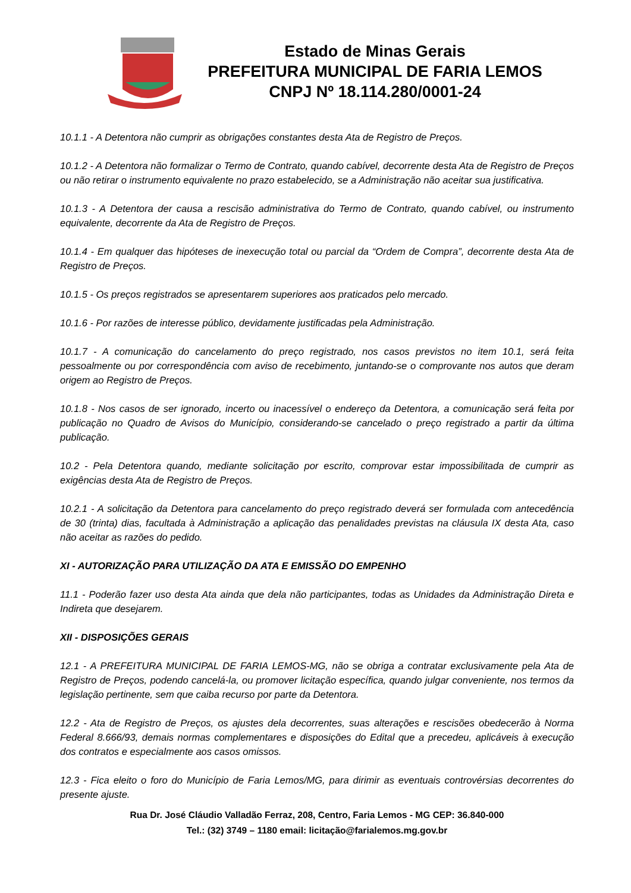Estado de Minas Gerais
PREFEITURA MUNICIPAL DE FARIA LEMOS
CNPJ Nº 18.114.280/0001-24
10.1.1 - A Detentora não cumprir as obrigações constantes desta Ata de Registro de Preços.
10.1.2 - A Detentora não formalizar o Termo de Contrato, quando cabível, decorrente desta Ata de Registro de Preços ou não retirar o instrumento equivalente no prazo estabelecido, se a Administração não aceitar sua justificativa.
10.1.3 - A Detentora der causa a rescisão administrativa do Termo de Contrato, quando cabível, ou instrumento equivalente, decorrente da Ata de Registro de Preços.
10.1.4 - Em qualquer das hipóteses de inexecução total ou parcial da “Ordem de Compra”, decorrente desta Ata de Registro de Preços.
10.1.5 - Os preços registrados se apresentarem superiores aos praticados pelo mercado.
10.1.6 - Por razões de interesse público, devidamente justificadas pela Administração.
10.1.7 - A comunicação do cancelamento do preço registrado, nos casos previstos no item 10.1, será feita pessoalmente ou por correspondência com aviso de recebimento, juntando-se o comprovante nos autos que deram origem ao Registro de Preços.
10.1.8 - Nos casos de ser ignorado, incerto ou inacessível o endereço da Detentora, a comunicação será feita por publicação no Quadro de Avisos do Município, considerando-se cancelado o preço registrado a partir da última publicação.
10.2 - Pela Detentora quando, mediante solicitação por escrito, comprovar estar impossibilitada de cumprir as exigências desta Ata de Registro de Preços.
10.2.1 - A solicitação da Detentora para cancelamento do preço registrado deverá ser formulada com antecedência de 30 (trinta) dias, facultada à Administração a aplicação das penalidades previstas na cláusula IX desta Ata, caso não aceitar as razões do pedido.
XI - AUTORIZAÇÃO PARA UTILIZAÇÃO DA ATA E EMISSÃO DO EMPENHO
11.1 - Poderão fazer uso desta Ata ainda que dela não participantes, todas as Unidades da Administração Direta e Indireta que desejarem.
XII - DISPOSIÇÕES GERAIS
12.1 - A PREFEITURA MUNICIPAL DE FARIA LEMOS-MG, não se obriga a contratar exclusivamente pela Ata de Registro de Preços, podendo cancelá-la, ou promover licitação específica, quando julgar conveniente, nos termos da legislação pertinente, sem que caiba recurso por parte da Detentora.
12.2 - Ata de Registro de Preços, os ajustes dela decorrentes, suas alterações e rescisões obedecerão à Norma Federal 8.666/93, demais normas complementares e disposições do Edital que a precedeu, aplicáveis à execução dos contratos e especialmente aos casos omissos.
12.3 - Fica eleito o foro do Município de Faria Lemos/MG, para dirimir as eventuais controvérsias decorrentes do presente ajuste.
Rua Dr. José Cláudio Valladão Ferraz, 208, Centro, Faria Lemos - MG CEP: 36.840-000
Tel.: (32) 3749 – 1180 email: licitação@farialemos.mg.gov.br